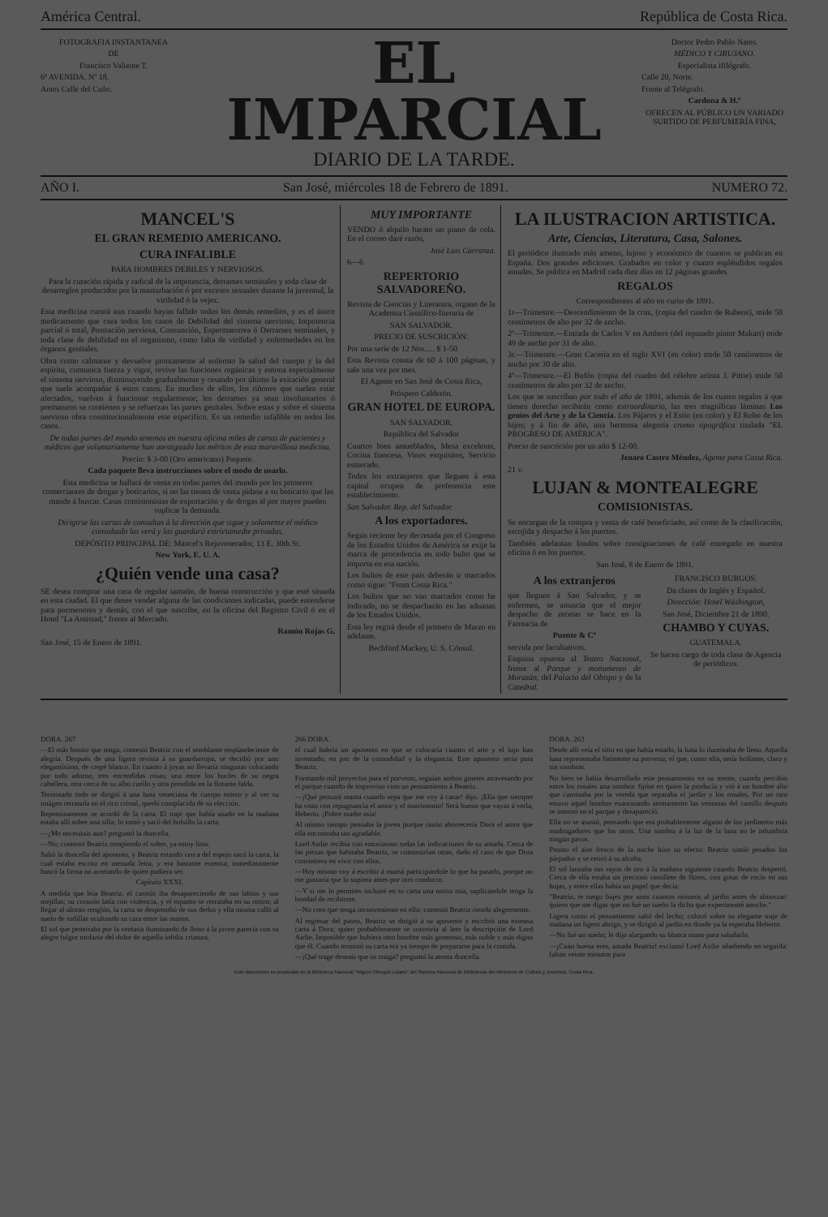América Central. República de Costa Rica.
FOTOGRAFIA INSTANTANEA
DE
Francisco Valiente T.
6ª AVENIDA. Nº 18.
Antes Calle del Cuño.
EL IMPARCIAL
DIARIO DE LA TARDE.
Doctor Pedro Pablo Nates.
MÉDICO Y CIRUJANO.
Especialista ifilógrafo.
Calle 20, Norte.
Frente al Telégrafo.
Cardona & H.º
OFRECEN AL PÚBLICO UN VARIADO SURTIDO DE PERFUMERÍA FINA,
AÑO I. San José, miércoles 18 de Febrero de 1891. NUMERO 72.
MANCEL'S
EL GRAN REMEDIO AMERICANO.
CURA INFALIBLE
PARA HOMBRES DEBILES Y NERVIOSOS.
Para la curación rápida y radical de la impotencia, derrames seminales y toda clase de desarreglos producidos por la masturbación ó por excesos sexuales durante la juventud, la virilidad ó la vejez.
Esta medicina curará aun cuando hayan fallido todos los demás remedios, y es el único medicamento que cura todos los casos de Debilidad del sistema nervioso, Impotencia parcial ó total, Postración nerviosa, Consunción, Espermatorrea ó Derrames seminales, y toda clase de debilidad en el organismo, como falta de virilidad y enfermedades en los órganos genitales.
Obra como calmante y devuelve prontamente al enfermo la salud del cuerpo y la del espíritu, comunica fuerza y vigor, revive las funciones orgánicas y entona especialmente el sistema nervioso, disminuyendo gradualmente y cesando por último la exitación general que suele acompañar á estos casos. En muchos de ellos, los riñones que suelen estar afectados, vuelven á funcionar regularmente; los derrames ya sean involuntarios ó prematuros se contienen y se refuerzan las partes genitales. Sobre estas y sobre el sistema nervioso obra constitucionalmente este especifico. Es un remedio infalible en todos los casos.
De todas partes del mundo tenemos en nuestra oficina miles de cartas de pacientes y médicos que voluntariamente han atestiguado los méritos de esta maravillosa medicina.
Precio: $ 3-00 (Oro americano) Paquete.
Cada paquete lleva instrucciones sobre el modo de usarlo.
Esta medicina se hallará de venta en todas partes del mundo por los primeros comerciantes de drogas y boticarios, si no las tienen de venta pídase a su boticario que las mande á buscar. Casas comisionistas de exportación y de drogas al por mayor pueden suplicar la demanda.
Dirigirse las cartas de consultas á la dirección que sigue y solamente el médico consultado las verá y las guardará extrictamedte privadas.
DEPÓSITO PRINCIPAL DE: Mancel's Rejuvenerador, 13 E. 30th St.
New York, E. U. A.
¿Quién vende una casa?
SE desea comprar una casa de regular tamaño, de buena construcción y que esté situada en esta ciudad. El que desee vender alguna de las condiciones indicadas, puede entenderse para pormenores y demás, con el que suscribe, en la oficina del Registro Civil ó en el Hotel "La Amistad," frente al Mercado.
Ramón Rojas G.
San José, 15 de Enero de 1891.
MUY IMPORTANTE
VENDO ó alquilo barato un piano de cola. En el correo daré razón,
José Luis Carranza.
6—6
REPERTORIO SALVADOREÑO.
Revista de Ciencias y Literatura, organo de la Academia Científico-literaria de
SAN SALVADOR.
PRECIO DE SUSCRICIÓN:
Por una serie de 12 Nos..... $ 1-50
Esta Revista consta de 60 á 100 páginas, y sale una vez por mes.
El Agente en San José de Costa Rica,
Próspero Calderón.
GRAN HOTEL DE EUROPA.
SAN SALVADOR.
República del Salvador
Cuartos bien amueblados, Mesa excelente, Cocina francesa, Vinos exquisitos, Servicio esmerado.
Todos los extranjeros que lleguen á esta capital ocupen de preferencia este establecimiento.
San Salvador. Rep. del Salvador.
A los exportadores.
Según reciente ley decretada por el Congreso de los Estados Unidos de América se exije la marca de procedencia en todo bulto que se importa en esa nación.
Los bultos de este país deberán ir marcados como sigue: "From Costa Rica."
Los bultos que no van marcados como he indicado, no se despacharán en las aduanas de los Estados Unidos.
Esta ley regirá desde el primero de Marzo en adelante.
Bechford Mackey, U. S. Cónsul.
LA ILUSTRACION ARTISTICA.
Arte, Ciencias, Literatura, Casa, Salones.
El periódico ilustrado más ameno, lujoso y económico de cuantos se publican en España. Dos grandes ediciones. Grabados en color y cuatro espléndidos regalos anuales. Se publica en Madrid cada diez días en 12 páginas grandes.
REGALOS
Correspondientes al año en curso de 1891.
1r—Trimestre.—Descendimiento de la cruz, (copia del cuadro de Rubens), mide 50 centímetros de alto por 32 de ancho.
2º—Trimestre.—Entrada de Carlos V en Ambers (del reputado pintor Makart) mide 49 de ancho por 31 de alto.
3r.—Trimestre.—Gran Cacería en el siglo XVI (en color) mide 50 centímetros de ancho por 30 de alto.
4º—Trimestre.—El Bufón (copia del cuadro del célebre artista J. Pittie) mide 50 centímetros de alto por 32 de ancho.
Los que se suscriban por todo el año de 1891, además de los cuatro regalos á que tienen derecho recibirán como extraordinario, las tres magníficas láminas Los genios del Arte y de la Ciencia. Los Pájaros y el Estío (en color) y El Robo de los hijos; y á fin de año, una hermosa alegoría cromo tipográfica titulada "EL PROGRESO DE AMÉRICA".
Precio de suscrición por un año $ 12-00.
Jenaro Castro Méndez, Agente para Costa Rica.
21 v.
LUJAN & MONTEALEGRE
COMISIONISTAS.
Se encargan de la compra y venta de café beneficiado, así como de la clasificación, escojida y despacho á los puertos.
También adelantan fondos sobre consignaciones de café entregado en nuestra oficina ó en los puertos.
San José, 8 de Enero de 1891.
A los extranjeros
que lleguen á San Salvador, y se enfermen, se anuncia que el mejor despacho de recetas se hace en la Farmacia de
Puente & Cª
servida por facultativos.
Esquina opuesta al Teatro Nacional, frente al Parque y monumento de Morazán, del Palacio del Obispo y de la Catedral.
FRANCISCO BURGOS.
Da clases de Inglés y Español.
Dirección: Hotel Wáshington,
San José, Diciembre 21 de 1890.
CHAMBO Y CUYAS.
GUATEMALA.
Se hacen cargo de toda clase de Agencia de periódicos.
DORA. 267
—El más bonito que tenga, contestó Beatriz con el semblante resplandeciente de alegría. Después de una ligera revista á su guardarropa, se decidió por uno elegantísimo, de crepé blanco. En cuanto á joyas no llevaría ningunas colocando por todo adorno, tres encendidas rosas; una entre los bucles de su negra cabellera, otra cerca de su albo cuello y otra prendida en la flotante falda.
Terminado todo se dirigió á una luna veneciana de cuerpo entero y al ver su imágen retratada en el rico cristal, quedó complacida de su elección.
Repentinamente se acordó de la carta. El traje que había usado en la mañana estaba allí sobre una silla; lo tomó y sacó del bolsillo la carta.
—¿Me necesitais aun? preguntó la doncella.
—No; contestó Beatriz rompiendo el sobre, ya estoy lista.
Salió la doncella del aposento, y Beatriz estando cerca del espejo sacó la carta, la cual estaba escrita en menuda letra, y era bastante extensa; inmediatamente buscó la firma no acertando de quien pudiera ser.
Capítulo XXXI.
A medida que leía Beatriz, el carmín iba desapareciendo de sus labios y sus mejillas; su corazón latía con violencia, y el espanto se retrataba en su rostro; al llegar al último renglón, la carta se desprendió de sus dedos y ella misma calló al suelo de rodillas ocultando su cara entre las manos.
El sol que penetraba por la ventana iluminando de lleno á la joven parecía con su alegre fulgor mofarse del dolor de aquella infeliz criatura.
266 DORA.
el cual habría un aposento en que se colocaría cuanto el arte y el lujo han inventado, en pro de la comodidad y la elegancia. Este aposento sería para Beatriz.
Formando mil proyectos para el porvenir, seguían ambos ginetes atravesando por el parque cuando de improviso vino un pensamiento á Beatriz.
—¡Qué pensará mamá cuando sepa que me voy á casar! dijo. ¡Ella que siempre ha visto con repugnancia el amor y el matrimonio! Será bueno que vayas á verla, Heberto. ¡Pobre madre mía!
Al mismo tiempo pensaba la joven porque razón aborrecería Dora el amor que ella encontraba tan agradable.
Lord Airlie recibía con entusiasmo todas las indicaciones de su amada. Cerca de las piezas que habitaba Beatriz, se construirían otras, dado el caso de que Dora consintiera en vivir con ellos.
—Hoy mismo voy á escribir á mamá participándole lo que ha pasado, porque no me gustaría que lo supiera antes por otro conducto.
—Y si me lo permites incluiré en tu carta una notita mía, suplicándole tenga la bondad de recibirme.
—No creo que tenga inconveniente en ello: contestó Beatriz riendo alegremente.
Al regresar del paseo, Beatriz se dirigió á su aposento y escribió una extensa carta á Dora; quien probablemente se sonreiría al leer la descripción de Lord Airlie. Imposible que hubiera otro hombre más generoso, más noble y más digno que él. Cuando terminó su carta era ya tiempo de prepararse para la comida.
—¡Qué trage deseais que os traiga? preguntó la atenta doncella.
DORA. 263
Desde allí veía el sitio en que había estado, la luna lo iluminaba de lleno. Aquella luna representaba fielmente su porvenir, el que, como ella, sería brillante, claro y sin sombras.
No bien se había desarrollado este pensamiento en su mente, cuando percibió entre los rosales una sombra: fijóse en quien la producía y vió á un hombre alto que caminaba por la vereda que separaba el jardín y los rosales. Por un rato estuvo aquel hombre examinando atentamente las ventanas del castillo después se internó en el parque y desapareció.
Ella no se asustó, pensando que era probablemente alguno de los jardineros más madrugadores que los otros. Una sombra á la luz de la luna no le infundiría ningún pavor.
Pronto el aire fresco de la noche hizo su efecto: Beatriz sintió pesados los párpados y se retiró á su alcoba.
El sol lanzaba sus rayos de oro á la mañana siguiente cuando Beatriz despertó. Cerca de ella estaba un precioso ramillete de flores, con gotas de rocío en sus hojas, y entre ellas había un papel que decía:
"Beatriz, te ruego bajes por unos cuantos minutos al jardín antes de almorzar: quiero que me digas que no fué un sueño la dicha que experimenté anoche."
Ligera como el pensamiento saltó del lecho; colocó sobre su elegante traje de mañana un ligero abrigo, y se dirigió al jardín en donde ya la esperaba Heberto.
—No fué un sueño; le dijo alargando su blanca mano para saludarlo.
—¡Cuán buena eres, amada Beatriz! exclamó Lord Airlie añadiendo en seguida: faltan veinte minutos para
Este documento es propiedad de la Biblioteca Nacional "Miguel Obregón Lizano" del Sistema Nacional de Bibliotecas del Ministerio de Cultura y Juventud, Costa Rica.